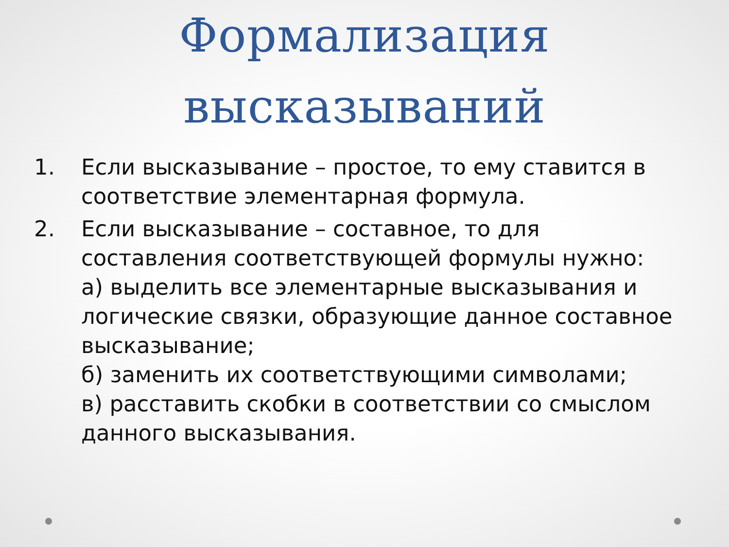Формализация
высказываний
1. Если высказывание – простое, то ему ставится в соответствие элементарная формула.
2. Если высказывание – составное, то для составления соответствующей формулы нужно:
а) выделить все элементарные высказывания и логические связки, образующие данное составное высказывание;
б) заменить их соответствующими символами;
в) расставить скобки в соответствии со смыслом данного высказывания.